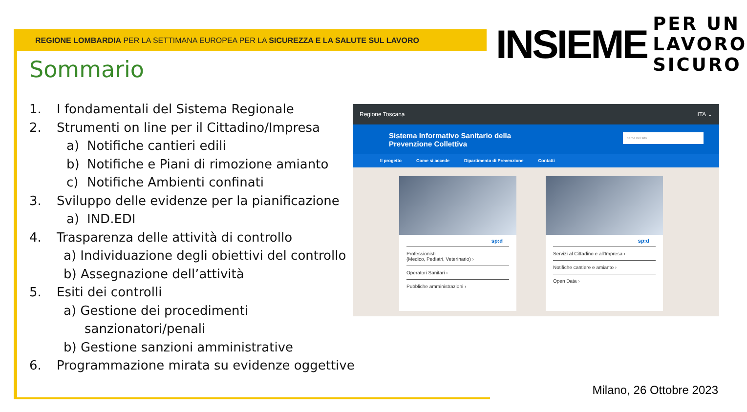REGIONE LOMBARDIA PER LA SETTIMANA EUROPEA PER LA SICUREZZA E LA SALUTE SUL LAVORO
INSIEME
PER UN
LAVORO
SICURO
Sommario
1. I fondamentali del Sistema Regionale
2. Strumenti on line per il Cittadino/Impresa
a) Notifiche cantieri edili
b) Notifiche e Piani di rimozione amianto
c) Notifiche Ambienti confinati
3. Sviluppo delle evidenze per la pianificazione
a) IND.EDI
4. Trasparenza delle attività di controllo
a) Individuazione degli obiettivi del controllo
b) Assegnazione dell’attività
5. Esiti dei controlli
a) Gestione dei procedimenti
sanzionatori/penali
b) Gestione sanzioni amministrative
6. Programmazione mirata su evidenze oggettive
Regione Toscana ITA ⌄
Sistema Informativo Sanitario della
Prevenzione Collettiva
cerca nel sito
Il progetto Come si accede Dipartimento di Prevenzione Contatti
sp:d
Professionisti
(Medico, Pediatri, Veterinario) ›
Operatori Sanitari ›
Pubbliche amministrazioni ›
sp:d
Servizi al Cittadino e all'Impresa ›
Notifiche cantiere e amianto ›
Open Data ›
Milano, 26 Ottobre 2023